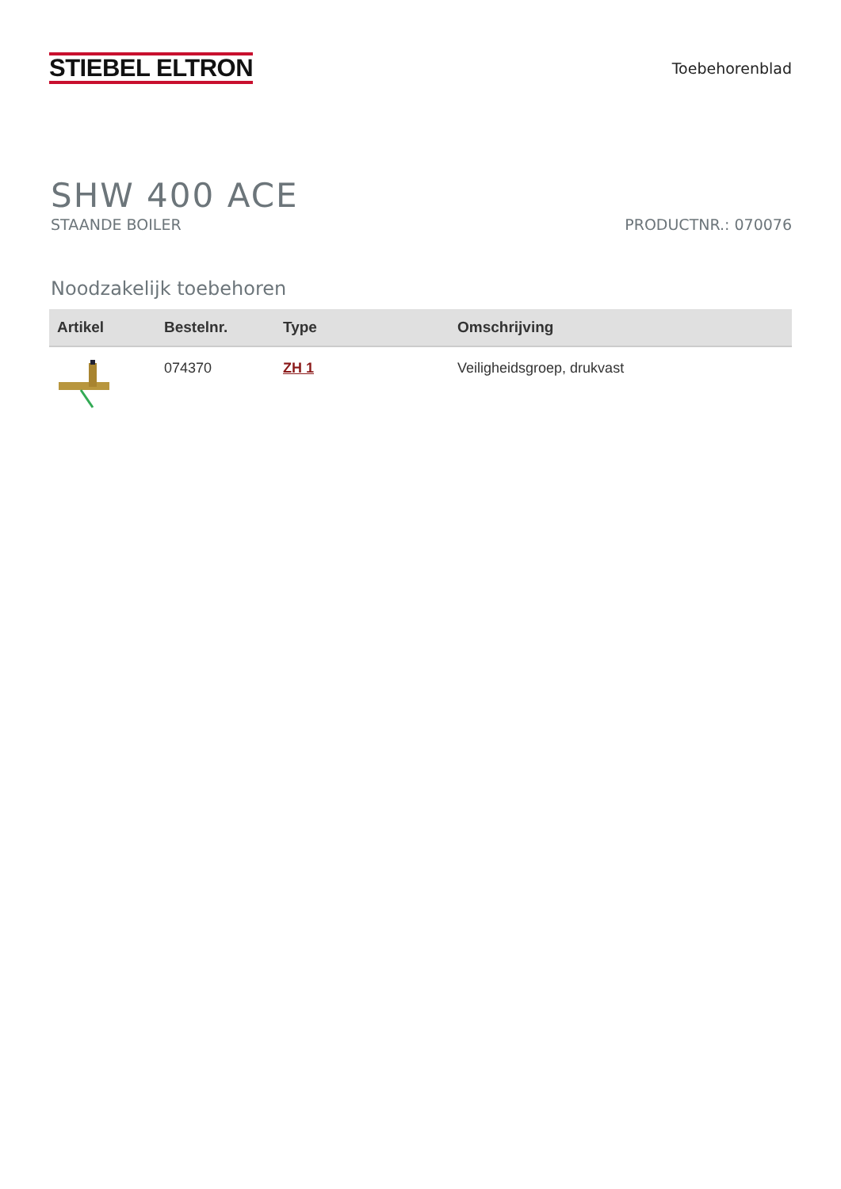STIEBEL ELTRON
Toebehorenblad
SHW 400 ACE
STAANDE BOILER PRODUCTNR.: 070076
Noodzakelijk toebehoren
| Artikel | Bestelnr. | Type | Omschrijving |
| --- | --- | --- | --- |
| | 074370 | ZH 1 | Veiligheidsgroep, drukvast |